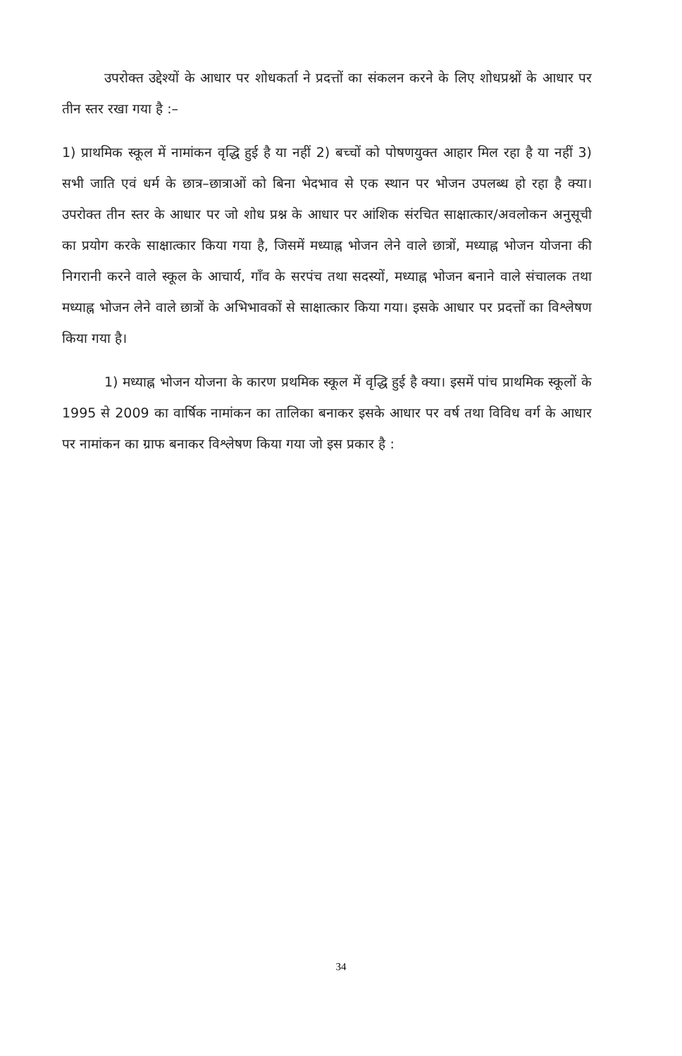उपरोक्त उद्देश्यों के आधार पर शोधकर्ता ने प्रदत्तों का संकलन करने के लिए शोधप्रश्नों के आधार पर तीन स्तर रखा गया है :–
1) प्राथमिक स्कूल में नामांकन वृद्धि हुई है या नहीं 2) बच्चों को पोषणयुक्त आहार मिल रहा है या नहीं 3) सभी जाति एवं धर्म के छात्र–छात्राओं को बिना भेदभाव से एक स्थान पर भोजन उपलब्ध हो रहा है क्या। उपरोक्त तीन स्तर के आधार पर जो शोध प्रश्न के आधार पर आंशिक संरचित साक्षात्कार/अवलोकन अनुसूची का प्रयोग करके साक्षात्कार किया गया है, जिसमें मध्याह्न भोजन लेने वाले छात्रों, मध्याह्न भोजन योजना की निगरानी करने वाले स्कूल के आचार्य, गाँव के सरपंच तथा सदस्यों, मध्याह्न भोजन बनाने वाले संचालक तथा मध्याह्न भोजन लेने वाले छात्रों के अभिभावकों से साक्षात्कार किया गया। इसके आधार पर प्रदत्तों का विश्लेषण किया गया है।
1) मध्याह्न भोजन योजना के कारण प्रथमिक स्कूल में वृद्धि हुई है क्या। इसमें पांच प्राथमिक स्कूलों के 1995 से 2009 का वार्षिक नामांकन का तालिका बनाकर इसके आधार पर वर्ष तथा विविध वर्ग के आधार पर नामांकन का ग्राफ बनाकर विश्लेषण किया गया जो इस प्रकार है :
34